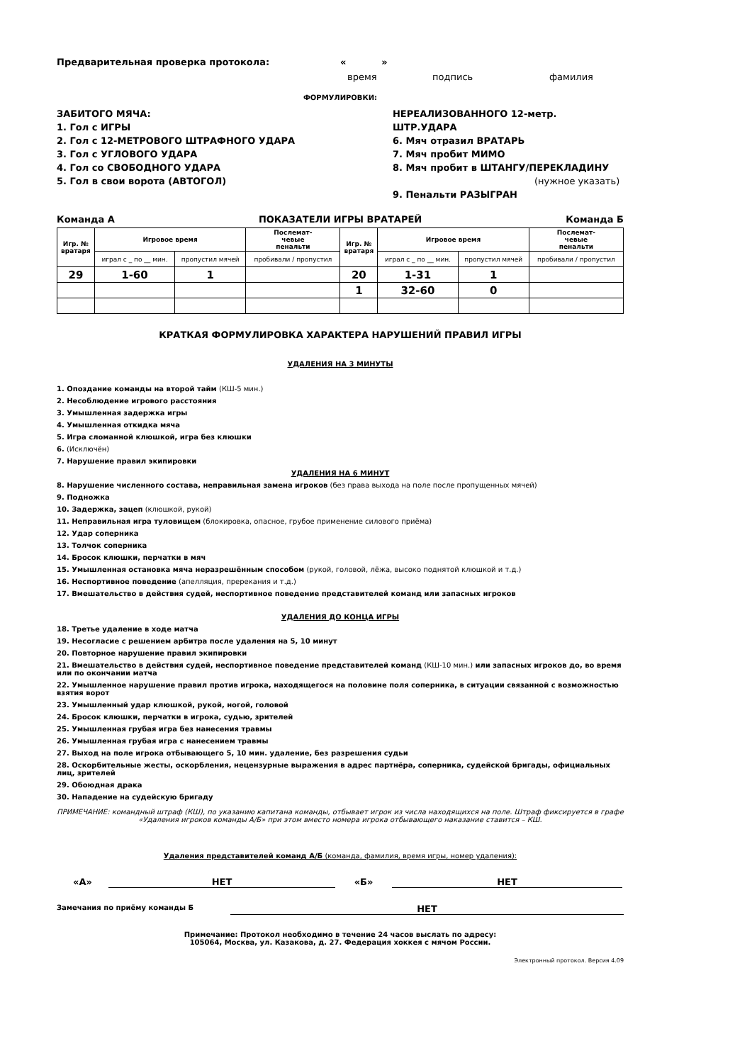Предварительная проверка протокола: « »
время подпись фамилия
ФОРМУЛИРОВКИ:
ЗАБИТОГО МЯЧА:
1. Гол с ИГРЫ
2. Гол с 12-МЕТРОВОГО ШТРАФНОГО УДАРА
3. Гол с УГЛОВОГО УДАРА
4. Гол со СВОБОДНОГО УДАРА
5. Гол в свои ворота (АВТОГОЛ)
НЕРЕАЛИЗОВАННОГО 12-метр. ШТР.УДАРА
6. Мяч отразил ВРАТАРЬ
7. Мяч пробит МИМО
8. Мяч пробит в ШТАНГУ/ПЕРЕКЛАДИНУ
(нужное указать)
9. Пенальти РАЗЫГРАН
Команда А ПОКАЗАТЕЛИ ИГРЫ ВРАТАРЕЙ Команда Б
| Игр. № вратаря | Игровое время | | Послемат- чевые пенальти | Игр. № вратаря | Игровое время | | Послемат- чевые пенальти |
| --- | --- | --- | --- | --- | --- | --- | --- |
| | играл с _ по __ мин. | пропустил мячей | пробивали / пропустил | | играл с _ по __ мин. | пропустил мячей | пробивали / пропустил |
| 29 | 1-60 | 1 | | 20 | 1-31 | 1 | |
| | | | | 1 | 32-60 | 0 | |
КРАТКАЯ ФОРМУЛИРОВКА ХАРАКТЕРА НАРУШЕНИЙ ПРАВИЛ ИГРЫ
УДАЛЕНИЯ НА 3 МИНУТЫ
1. Опоздание команды на второй тайм (КШ-5 мин.)
2. Несоблюдение игрового расстояния
3. Умышленная задержка игры
4. Умышленная откидка мяча
5. Игра сломанной клюшкой, игра без клюшки
6. (Исключён)
7. Нарушение правил экипировки
УДАЛЕНИЯ НА 6 МИНУТ
8. Нарушение численного состава, неправильная замена игроков (без права выхода на поле после пропущенных мячей)
9. Подножка
10. Задержка, зацеп (клюшкой, рукой)
11. Неправильная игра туловищем (блокировка, опасное, грубое применение силового приёма)
12. Удар соперника
13. Толчок соперника
14. Бросок клюшки, перчатки в мяч
15. Умышленная остановка мяча неразрешённым способом (рукой, головой, лёжа, высоко поднятой клюшкой и т.д.)
16. Неспортивное поведение (апелляция, пререкания и т.д.)
17. Вмешательство в действия судей, неспортивное поведение представителей команд или запасных игроков
УДАЛЕНИЯ ДО КОНЦА ИГРЫ
18. Третье удаление в ходе матча
19. Несогласие с решением арбитра после удаления на 5, 10 минут
20. Повторное нарушение правил экипировки
21. Вмешательство в действия судей, неспортивное поведение представителей команд (КШ-10 мин.) или запасных игроков до, во время или по окончании матча
22. Умышленное нарушение правил против игрока, находящегося на половине поля соперника, в ситуации связанной с возможностью взятия ворот
23. Умышленный удар клюшкой, рукой, ногой, головой
24. Бросок клюшки, перчатки в игрока, судью, зрителей
25. Умышленная грубая игра без нанесения травмы
26. Умышленная грубая игра с нанесением травмы
27. Выход на поле игрока отбывающего 5, 10 мин. удаление, без разрешения судьи
28. Оскорбительные жесты, оскорбления, нецензурные выражения в адрес партнёра, соперника, судейской бригады, официальных лиц, зрителей
29. Обоюдная драка
30. Нападение на судейскую бригаду
ПРИМЕЧАНИЕ: командный штраф (КШ), по указанию капитана команды, отбывает игрок из числа находящихся на поле. Штраф фиксируется в графе «Удаления игроков команды А/Б» при этом вместо номера игрока отбывающего наказание ставится – КШ.
Удаления представителей команд А/Б (команда, фамилия, время игры, номер удаления):
«А» НЕТ «Б» НЕТ
Замечания по приёму команды Б
НЕТ
Примечание: Протокол необходимо в течение 24 часов выслать по адресу:
105064, Москва, ул. Казакова, д. 27. Федерация хоккея с мячом России.
Электронный протокол. Версия 4.09